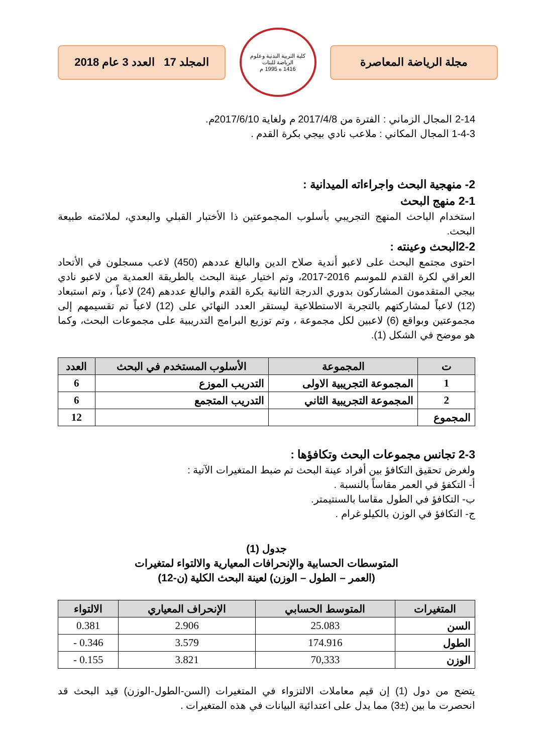مجلة الرياضة المعاصرة
كلية التربية البدنية وعلوم الرياضة للبنات
1416 ه 1995 م
المجلد 17 العدد 3 عام 2018
2-14 المجال الزماني : الفترة من 2017/4/8 م ولغاية 2017/6/10م.
1-4-3 المجال المكاني : ملاعب نادي بيجي بكرة القدم .
2- منهجية البحث واجراءاته الميدانية :
2-1 منهج البحث
استخدام الباحث المنهج التجريبي بأسلوب المجموعتين ذا الأختبار القبلي والبعدي، لملائمته طبيعة البحث.
2-2البحث وعينته :
احتوى مجتمع البحث على لاعبو أندية صلاح الدين والبالغ عددهم (450) لاعب مسجلون في الأتحاد العراقي لكرة القدم للموسم 2016-2017، وتم اختيار عينة البحث بالطريقة العمدية من لاعبو نادي بيجي المتقدمون المشاركون بدوري الدرجة الثانية بكرة القدم والبالغ عددهم (24) لاعباً ، وتم استبعاد (12) لاعباً لمشاركتهم بالتجربة الاستطلاعية ليستقر العدد النهائي على (12) لاعباً تم تقسيمهم إلى مجموعتين وبواقع (6) لاعبين لكل مجموعة ، وتم توزيع البرامج التدريبية على مجموعات البحث، وكما هو موضح في الشكل (1).
| ت | المجموعة | الأسلوب المستخدم في البحث | العدد |
| --- | --- | --- | --- |
| 1 | المجموعة التجريبية الاولى | التدريب الموزع | 6 |
| 2 | المجموعة التجريبية الثاني | التدريب المتجمع | 6 |
| المجموع | | | 12 |
2-3 تجانس مجموعات البحث وتكافؤها :
ولغرض تحقيق التكافؤ بين أفراد عينة البحث تم ضبط المتغيرات الآتية :
أ- التكفؤ في العمر مقاساً بالنسبة .
ب- التكافؤ في الطول مقاسا بالسنتيمتر.
ج- التكافؤ في الوزن بالكيلو غرام .
جدول (1)
المتوسطات الحسابية والإنحرافات المعيارية والالتواء لمتغيرات
(العمر – الطول – الوزن) لعينة البحث الكلية (ن-12)
| المتغيرات | المتوسط الحسابي | الإنحراف المعياري | الالتواء |
| --- | --- | --- | --- |
| السن | 25.083 | 2.906 | 0.381 |
| الطول | 174.916 | 3.579 | 0.346 - |
| الوزن | 70,333 | 3.821 | 0.155 - |
يتضح من دول (1) إن قيم معاملات الالتزواء في المتغيرات (السن-الطول-الوزن) قيد البحث قد انحصرت ما بين (±3) مما يدل على اعتدائية البيانات في هذه المتغيرات .